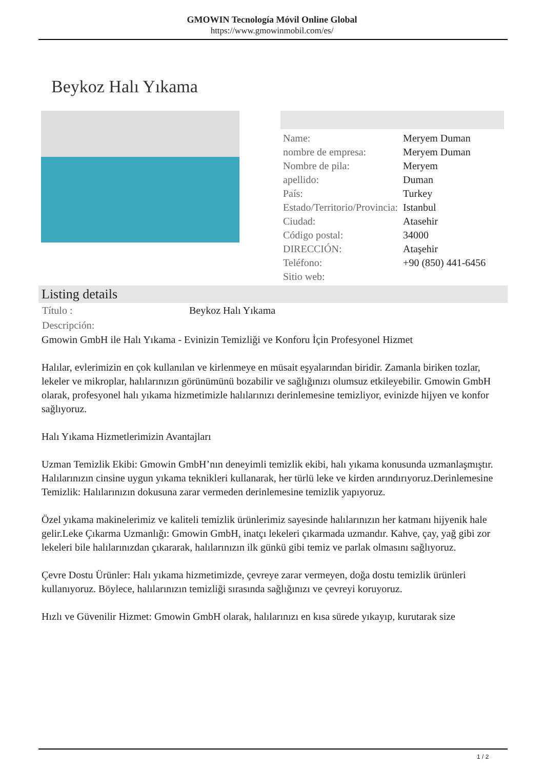GMOWIN Tecnología Móvil Online Global
https://www.gmowinmobil.com/es/
Beykoz Halı Yıkama
| Name: | Meryem Duman |
| nombre de empresa: | Meryem Duman |
| Nombre de pila: | Meryem |
| apellido: | Duman |
| País: | Turkey |
| Estado/Territorio/Provincia: | Istanbul |
| Ciudad: | Atasehir |
| Código postal: | 34000 |
| DIRECCIÓN: | Ataşehir |
| Teléfono: | +90 (850) 441-6456 |
| Sitio web: | |
Listing details
| Título : | Beykoz Halı Yıkama |
| Descripción: | |
Gmowin GmbH ile Halı Yıkama - Evinizin Temizliği ve Konforu İçin Profesyonel Hizmet
Halılar, evlerimizin en çok kullanılan ve kirlenmeye en müsait eşyalarından biridir. Zamanla biriken tozlar, lekeler ve mikroplar, halılarınızın görünümünü bozabilir ve sağlığınızı olumsuz etkileyebilir. Gmowin GmbH olarak, profesyonel halı yıkama hizmetimizle halılarınızı derinlemesine temizliyor, evinizde hijyen ve konfor sağlıyoruz.
Halı Yıkama Hizmetlerimizin Avantajları
Uzman Temizlik Ekibi: Gmowin GmbH’nın deneyimli temizlik ekibi, halı yıkama konusunda uzmanlaşmıştır. Halılarınızın cinsine uygun yıkama teknikleri kullanarak, her türlü leke ve kirden arındırıyoruz.Derinlemesine Temizlik: Halılarınızın dokusuna zarar vermeden derinlemesine temizlik yapıyoruz.
Özel yıkama makinelerimiz ve kaliteli temizlik ürünlerimiz sayesinde halılarınızın her katmanı hijyenik hale gelir.Leke Çıkarma Uzmanlığı: Gmowin GmbH, inatçı lekeleri çıkarmada uzmandır. Kahve, çay, yağ gibi zor lekeleri bile halılarınızdan çıkararak, halılarınızın ilk günkü gibi temiz ve parlak olmasını sağlıyoruz.
Çevre Dostu Ürünler: Halı yıkama hizmetimizde, çevreye zarar vermeyen, doğa dostu temizlik ürünleri kullanıyoruz. Böylece, halılarınızın temizliği sırasında sağlığınızı ve çevreyi koruyoruz.
Hızlı ve Güvenilir Hizmet: Gmowin GmbH olarak, halılarınızı en kısa sürede yıkayıp, kurutarak size
1 / 2